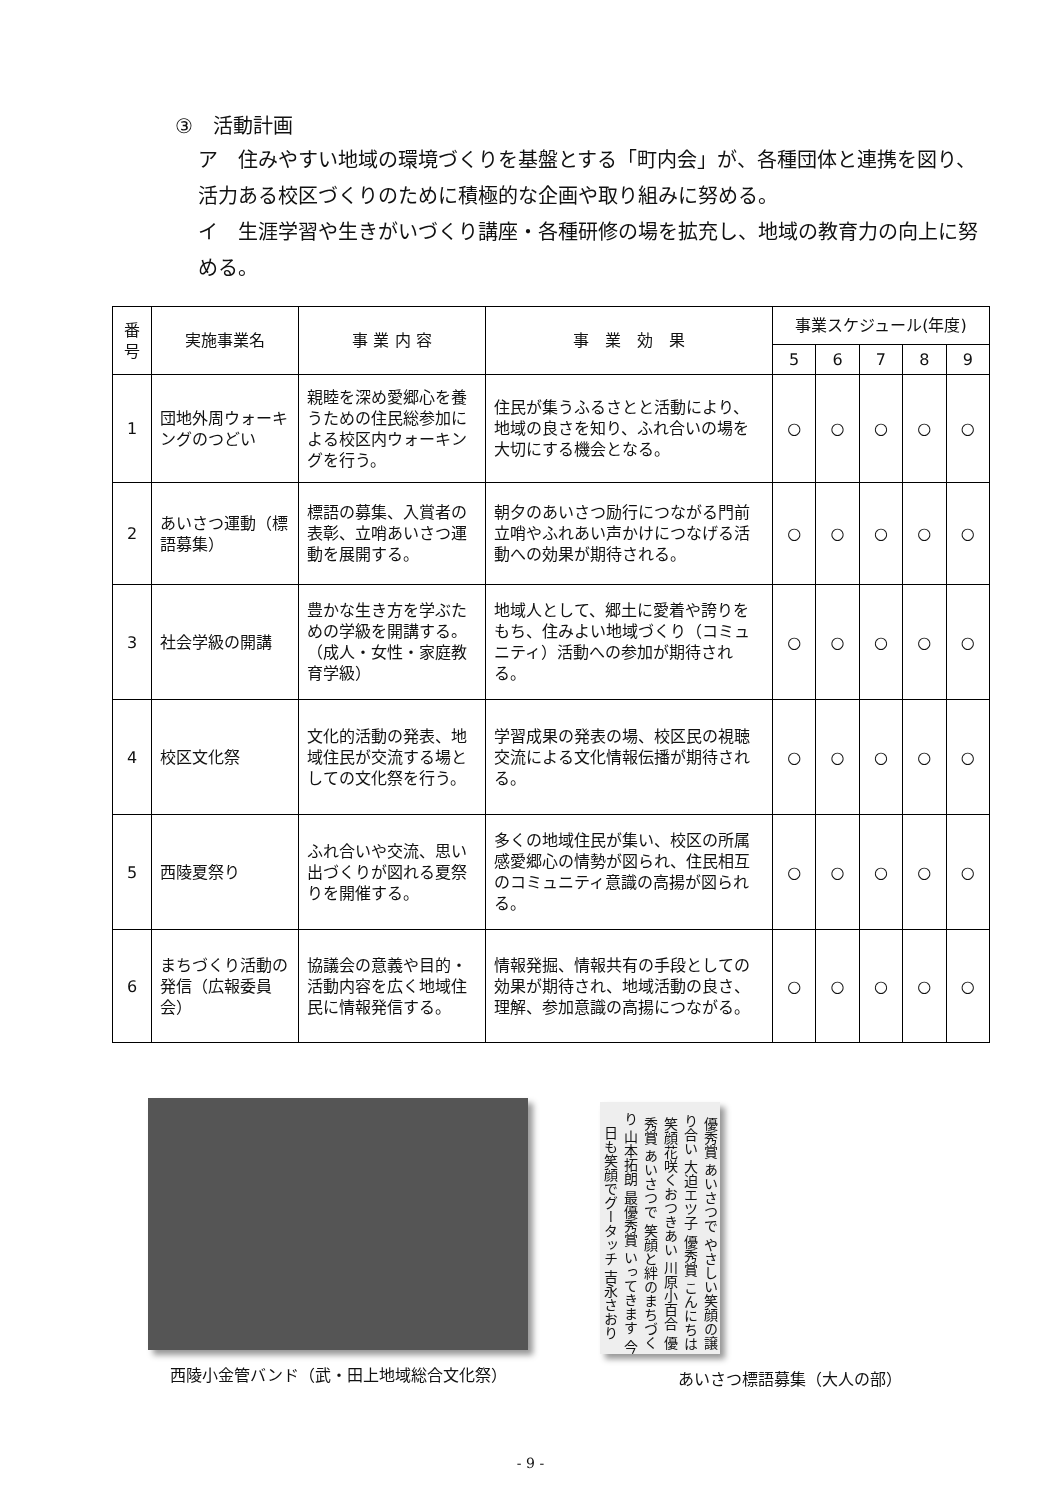③　活動計画
ア　住みやすい地域の環境づくりを基盤とする「町内会」が、各種団体と連携を図り、活力ある校区づくりのために積極的な企画や取り組みに努める。
イ　生涯学習や生きがいづくり講座・各種研修の場を拡充し、地域の教育力の向上に努める。
| 番号 | 実施事業名 | 事 業 内 容 | 事 業 効 果 | 事業スケジュール(年度) | | | | |
| --- | --- | --- | --- | --- | --- | --- | --- | --- |
| | | | | 5 | 6 | 7 | 8 | 9 |
| 1 | 団地外周ウォーキングのつどい | 親睦を深め愛郷心を養うための住民総参加による校区内ウォーキングを行う。 | 住民が集うふるさとと活動により、地域の良さを知り、ふれ合いの場を大切にする機会となる。 | ○ | ○ | ○ | ○ | ○ |
| 2 | あいさつ運動（標語募集） | 標語の募集、入賞者の表彰、立哨あいさつ運動を展開する。 | 朝夕のあいさつ励行につながる門前立哨やふれあい声かけにつなげる活動への効果が期待される。 | ○ | ○ | ○ | ○ | ○ |
| 3 | 社会学級の開講 | 豊かな生き方を学ぶための学級を開講する。（成人・女性・家庭教育学級） | 地域人として、郷土に愛着や誇りをもち、住みよい地域づくり（コミュニティ）活動への参加が期待される。 | ○ | ○ | ○ | ○ | ○ |
| 4 | 校区文化祭 | 文化的活動の発表、地域住民が交流する場としての文化祭を行う。 | 学習成果の発表の場、校区民の視聴交流による文化情報伝播が期待される。 | ○ | ○ | ○ | ○ | ○ |
| 5 | 西陵夏祭り | ふれ合いや交流、思い出づくりが図れる夏祭りを開催する。 | 多くの地域住民が集い、校区の所属感愛郷心の情勢が図られ、住民相互のコミュニティ意識の高揚が図られる。 | ○ | ○ | ○ | ○ | ○ |
| 6 | まちづくり活動の発信（広報委員会） | 協議会の意義や目的・活動内容を広く地域住民に情報発信する。 | 情報発掘、情報共有の手段としての効果が期待され、地域活動の良さ、理解、参加意識の高揚につながる。 | ○ | ○ | ○ | ○ | ○ |
西陵小金管バンド（武・田上地域総合文化祭）
優秀賞 あいさつで やさしい笑顔の譲り合い 大迫エツ子 優秀賞 こんにちは 笑顔花咲くおつきあい 川原小百合 優秀賞 あいさつで 笑顔と絆のまちづくり 山本拓朗 最優秀賞 いってきます 今日も笑顔でグータッチ 吉永さおり
あいさつ標語募集（大人の部）
- 9 -